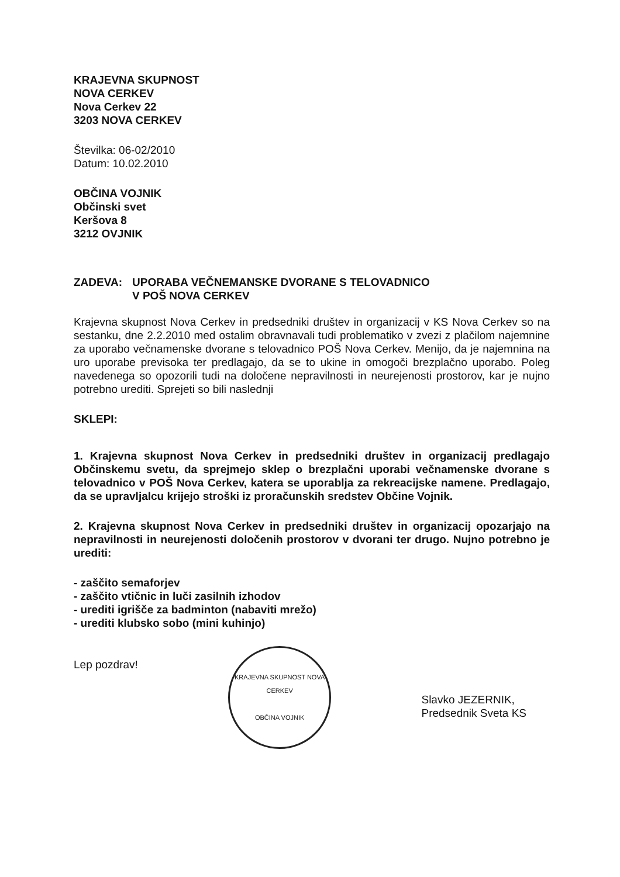KRAJEVNA SKUPNOST
NOVA CERKEV
Nova Cerkev 22
3203 NOVA CERKEV
Številka: 06-02/2010
Datum: 10.02.2010
OBČINA VOJNIK
Občinski svet
Keršova 8
3212 OVJNIK
ZADEVA: UPORABA VEČNEMANSKE DVORANE S TELOVADNICO
V POŠ NOVA CERKEV
Krajevna skupnost Nova Cerkev in predsedniki društev in organizacij v KS Nova Cerkev so na sestanku, dne 2.2.2010 med ostalim obravnavali tudi problematiko v zvezi z plačilom najemnine za uporabo večnamenske dvorane s telovadnico POŠ Nova Cerkev. Menijo, da je najemnina na uro uporabe previsoka ter predlagajo, da se to ukine in omogoči brezplačno uporabo. Poleg navedenega so opozorili tudi na določene nepravilnosti in neurejenosti prostorov, kar je nujno potrebno urediti. Sprejeti so bili naslednji
SKLEPI:
1. Krajevna skupnost Nova Cerkev in predsedniki društev in organizacij predlagajo Občinskemu svetu, da sprejmejo sklep o brezplačni uporabi večnamenske dvorane s telovadnico v POŠ Nova Cerkev, katera se uporablja za rekreacijske namene. Predlagajo, da se upravljalcu krijejo stroški iz proračunskih sredstev Občine Vojnik.
2. Krajevna skupnost Nova Cerkev in predsedniki društev in organizacij opozarjajo na nepravilnosti in neurejenosti določenih prostorov v dvorani ter drugo. Nujno potrebno je urediti:
- zaščito semaforjev
- zaščito vtičnic in luči zasilnih izhodov
- urediti igrišče za badminton (nabaviti mrežo)
- urediti klubsko sobo (mini kuhinjo)
Lep pozdrav!
KRAJEVNA SKUPNOST NOVA CERKEV
OBČINA VOJNIK
Slavko JEZERNIK,
Predsednik Sveta KS